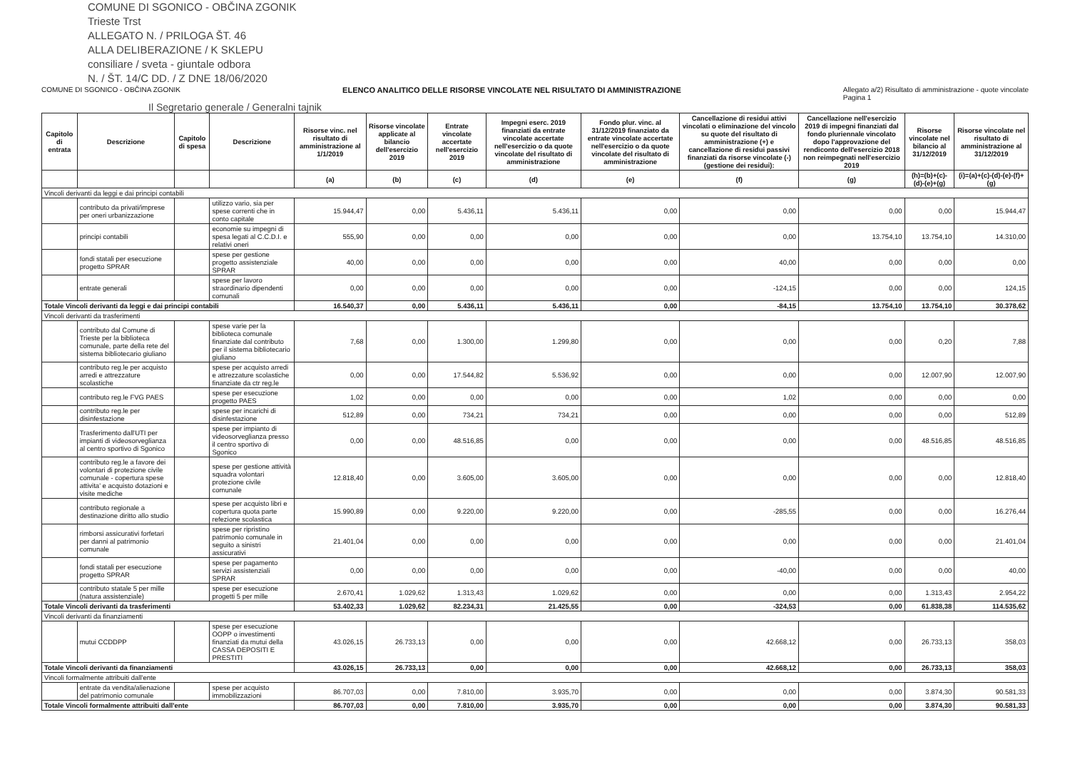COMUNE DI SGONICO - OBČINA ZGONIK
Trieste Trst
ALLEGATO N. / PRILOGA ŠT. 46
ALLA DELIBERAZIONE / K SKLEPU
consiliare / sveta - giuntale odbora
N. / ŠT. 14/C DD. / Z DNE 18/06/2020
COMUNE DI SGONICO - OBČINA ZGONIK ELENCO ANALITICO DELLE RISORSE VINCOLATE NEL RISULTATO DI AMMINISTRAZIONE Allegato a/2) Risultato di amministrazione - quote vincolate
Pagina 1
Il Segretario generale / Generalni tajnik
| Capitolo di entrata | Descrizione | Capitolo di spesa | Descrizione | Risorse vinc. nel risultato di amministrazione al 1/1/2019 | Risorse vincolate applicate al bilancio dell'esercizio 2019 | Entrate vincolate accertate nell'esercizio 2019 | Impegni eserc. 2019 finanziati da entrate vincolate accertate nell'esercizio o da quote vincolate del risultato di amministrazione | Fondo plur. vinc. al 31/12/2019 finanziato da entrate vincolate accertate nell'esercizio o da quote vincolate del risultato di amministrazione | Cancellazione di residui attivi vincolati o eliminazione del vincolo su quote del risultato di amministrazione (+) e cancellazione di residui passivi finanziati da risorse vincolate (-) (gestione dei residui): | Cancellazione nell'esercizio 2019 di impegni finanziati dal fondo pluriennale vincolato dopo l'approvazione del rendiconto dell'esercizio 2018 non reimpegnati nell'esercizio 2019 | Risorse vincolate nel bilancio al 31/12/2019 | Risorse vincolate nel risultato di amministrazione al 31/12/2019 |
| --- | --- | --- | --- | --- | --- | --- | --- | --- | --- | --- | --- | --- |
| | | | | (a) | (b) | (c) | (d) | (e) | (f) | (g) | (h)=(b)+(c)-(d)-(e)+(g) | (i)=(a)+(c)-(d)-(e)-(f)+(g) |
| Vincoli derivanti da leggi e dai principi contabili | | | | | | | | | | | | |
| | contributo da privati/imprese per oneri urbanizzazione | | utilizzo vario, sia per spese correnti che in conto capitale | 15.944,47 | 0,00 | 5.436,11 | 5.436,11 | 0,00 | 0,00 | 0,00 | 0,00 | 15.944,47 |
| | principi contabili | | economie su impegni di spesa legati al C.C.D.I. e relativi oneri | 555,90 | 0,00 | 0,00 | 0,00 | 0,00 | 0,00 | 13.754,10 | 13.754,10 | 14.310,00 |
| | fondi statali per esecuzione progetto SPRAR | | spese per gestione progetto assistenziale SPRAR | 40,00 | 0,00 | 0,00 | 0,00 | 0,00 | 40,00 | 0,00 | 0,00 | 0,00 |
| | entrate generali | | spese per lavoro straordinario dipendenti comunali | 0,00 | 0,00 | 0,00 | 0,00 | 0,00 | -124,15 | 0,00 | 0,00 | 124,15 |
| Totale Vincoli derivanti da leggi e dai principi contabili | | | | 16.540,37 | 0,00 | 5.436,11 | 5.436,11 | 0,00 | -84,15 | 13.754,10 | 13.754,10 | 30.378,62 |
| Vincoli derivanti da trasferimenti | | | | | | | | | | | | |
| | contributo dal Comune di Trieste per la biblioteca comunale, parte della rete del sistema bibliotecario giuliano | | spese varie per la biblioteca comunale finanziate dal contributo per il sistema bibliotecario giuliano | 7,68 | 0,00 | 1.300,00 | 1.299,80 | 0,00 | 0,00 | 0,00 | 0,20 | 7,88 |
| | contributo reg.le per acquisto arredi e attrezzature scolastiche | | spese per acquisto arredi e attrezzature scolastiche finanziate da ctr reg.le | 0,00 | 0,00 | 17.544,82 | 5.536,92 | 0,00 | 0,00 | 0,00 | 12.007,90 | 12.007,90 |
| | contributo reg.le FVG PAES | | spese per esecuzione progetto PAES | 1,02 | 0,00 | 0,00 | 0,00 | 0,00 | 1,02 | 0,00 | 0,00 | 0,00 |
| | contributo reg.le per disinfestazione | | spese per incarichi di disinfestazione | 512,89 | 0,00 | 734,21 | 734,21 | 0,00 | 0,00 | 0,00 | 0,00 | 512,89 |
| | Trasferimento dall'UTI per impianti di videosorveglianza al centro sportivo di Sgonico | | spese per impianto di videosorveglianza presso il centro sportivo di Sgonico | 0,00 | 0,00 | 48.516,85 | 0,00 | 0,00 | 0,00 | 0,00 | 48.516,85 | 48.516,85 |
| | contributo reg.le a favore dei volontari di protezione civile comunale - copertura spese attivita' e acquisto dotazioni e visite mediche | | spese per gestione attività squadra volontari protezione civile comunale | 12.818,40 | 0,00 | 3.605,00 | 3.605,00 | 0,00 | 0,00 | 0,00 | 0,00 | 12.818,40 |
| | contributo regionale a destinazione diritto allo studio | | spese per acquisto libri e copertura quota parte refezione scolastica | 15.990,89 | 0,00 | 9.220,00 | 9.220,00 | 0,00 | -285,55 | 0,00 | 0,00 | 16.276,44 |
| | rimborsi assicurativi forfetari per danni al patrimonio comunale | | spese per ripristino patrimonio comunale in seguito a sinistri assicurativi | 21.401,04 | 0,00 | 0,00 | 0,00 | 0,00 | 0,00 | 0,00 | 0,00 | 21.401,04 |
| | fondi statali per esecuzione progetto SPRAR | | spese per pagamento servizi assistenziali SPRAR | 0,00 | 0,00 | 0,00 | 0,00 | 0,00 | -40,00 | 0,00 | 0,00 | 40,00 |
| | contributo statale 5 per mille (natura assistenziale) | | spese per esecuzione progetti 5 per mille | 2.670,41 | 1.029,62 | 1.313,43 | 1.029,62 | 0,00 | 0,00 | 0,00 | 1.313,43 | 2.954,22 |
| Totale Vincoli derivanti da trasferimenti | | | | 53.402,33 | 1.029,62 | 82.234,31 | 21.425,55 | 0,00 | -324,53 | 0,00 | 61.838,38 | 114.535,62 |
| Vincoli derivanti da finanziamenti | | | | | | | | | | | | |
| | mutui CCDDPP | | spese per esecuzione OOPP o investimenti finanziati da mutui della CASSA DEPOSITI E PRESTITI | 43.026,15 | 26.733,13 | 0,00 | 0,00 | 0,00 | 42.668,12 | 0,00 | 26.733,13 | 358,03 |
| Totale Vincoli derivanti da finanziamenti | | | | 43.026,15 | 26.733,13 | 0,00 | 0,00 | 0,00 | 42.668,12 | 0,00 | 26.733,13 | 358,03 |
| Vincoli formalmente attribuiti dall'ente | | | | | | | | | | | | |
| | entrate da vendita/alienazione del patrimonio comunale | | spese per acquisto immobilizzazioni | 86.707,03 | 0,00 | 7.810,00 | 3.935,70 | 0,00 | 0,00 | 0,00 | 3.874,30 | 90.581,33 |
| Totale Vincoli formalmente attribuiti dall'ente | | | | 86.707,03 | 0,00 | 7.810,00 | 3.935,70 | 0,00 | 0,00 | 0,00 | 3.874,30 | 90.581,33 |